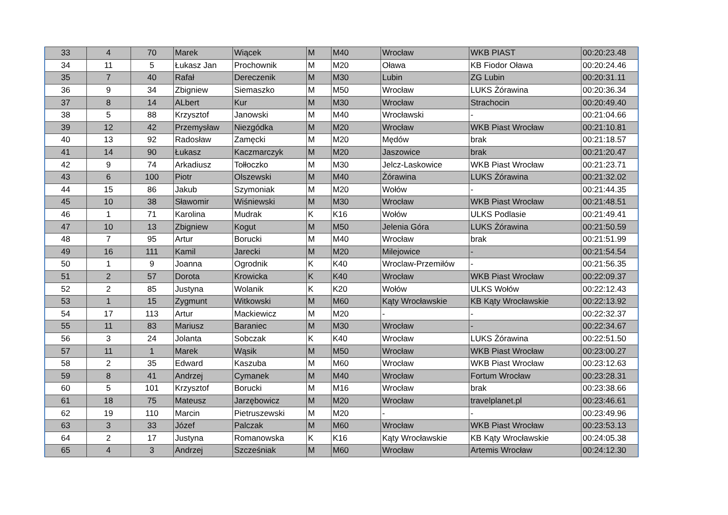| 33 | 4 | 70 | Marek | Wiącek | M | M40 | Wrocław | WKB PIAST | 00:20:23.48 |
| 34 | 11 | 5 | Łukasz Jan | Prochownik | M | M20 | Oława | KB Fiodor Oława | 00:20:24.46 |
| 35 | 7 | 40 | Rafał | Dereczenik | M | M30 | Lubin | ZG Lubin | 00:20:31.11 |
| 36 | 9 | 34 | Zbigniew | Siemaszko | M | M50 | Wrocław | LUKS Żórawina | 00:20:36.34 |
| 37 | 8 | 14 | ALbert | Kur | M | M30 | Wrocław | Strachocin | 00:20:49.40 |
| 38 | 5 | 88 | Krzysztof | Janowski | M | M40 | Wrocławski | - | 00:21:04.66 |
| 39 | 12 | 42 | Przemysław | Niezgódka | M | M20 | Wrocław | WKB Piast Wrocław | 00:21:10.81 |
| 40 | 13 | 92 | Radosław | Zamęcki | M | M20 | Mędów | brak | 00:21:18.57 |
| 41 | 14 | 90 | Łukasz | Kaczmarczyk | M | M20 | Jaszowice | brak | 00:21:20.47 |
| 42 | 9 | 74 | Arkadiusz | Tołłoczko | M | M30 | Jelcz-Laskowice | WKB Piast Wrocław | 00:21:23.71 |
| 43 | 6 | 100 | Piotr | Olszewski | M | M40 | Żórawina | LUKS Żórawina | 00:21:32.02 |
| 44 | 15 | 86 | Jakub | Szymoniak | M | M20 | Wołów | - | 00:21:44.35 |
| 45 | 10 | 38 | Sławomir | Wiśniewski | M | M30 | Wrocław | WKB Piast Wrocław | 00:21:48.51 |
| 46 | 1 | 71 | Karolina | Mudrak | K | K16 | Wołów | ULKS Podlasie | 00:21:49.41 |
| 47 | 10 | 13 | Zbigniew | Kogut | M | M50 | Jelenia Góra | LUKS Żórawina | 00:21:50.59 |
| 48 | 7 | 95 | Artur | Borucki | M | M40 | Wrocław | brak | 00:21:51.99 |
| 49 | 16 | 111 | Kamil | Jarecki | M | M20 | Milejowice | - | 00:21:54.54 |
| 50 | 1 | 9 | Joanna | Ogrodnik | K | K40 | Wroclaw-Przemiłów | - | 00:21:56.35 |
| 51 | 2 | 57 | Dorota | Krowicka | K | K40 | Wrocław | WKB Piast Wrocław | 00:22:09.37 |
| 52 | 2 | 85 | Justyna | Wolanik | K | K20 | Wołów | ULKS Wołów | 00:22:12.43 |
| 53 | 1 | 15 | Zygmunt | Witkowski | M | M60 | Kąty Wrocławskie | KB Kąty Wrocławskie | 00:22:13.92 |
| 54 | 17 | 113 | Artur | Mackiewicz | M | M20 | - | - | 00:22:32.37 |
| 55 | 11 | 83 | Mariusz | Baraniec | M | M30 | Wrocław | - | 00:22:34.67 |
| 56 | 3 | 24 | Jolanta | Sobczak | K | K40 | Wrocław | LUKS Żórawina | 00:22:51.50 |
| 57 | 11 | 1 | Marek | Wąsik | M | M50 | Wrocław | WKB Piast Wrocław | 00:23:00.27 |
| 58 | 2 | 35 | Edward | Kaszuba | M | M60 | Wrocław | WKB Piast Wrocław | 00:23:12.63 |
| 59 | 8 | 41 | Andrzej | Cymanek | M | M40 | Wrocław | Fortum Wrocław | 00:23:28.31 |
| 60 | 5 | 101 | Krzysztof | Borucki | M | M16 | Wrocław | brak | 00:23:38.66 |
| 61 | 18 | 75 | Mateusz | Jarzębowicz | M | M20 | Wrocław | travelplanet.pl | 00:23:46.61 |
| 62 | 19 | 110 | Marcin | Pietruszewski | M | M20 | - | - | 00:23:49.96 |
| 63 | 3 | 33 | Józef | Palczak | M | M60 | Wrocław | WKB Piast Wrocław | 00:23:53.13 |
| 64 | 2 | 17 | Justyna | Romanowska | K | K16 | Kąty Wrocławskie | KB Kąty Wrocławskie | 00:24:05.38 |
| 65 | 4 | 3 | Andrzej | Szcześniak | M | M60 | Wrocław | Artemis Wrocław | 00:24:12.30 |